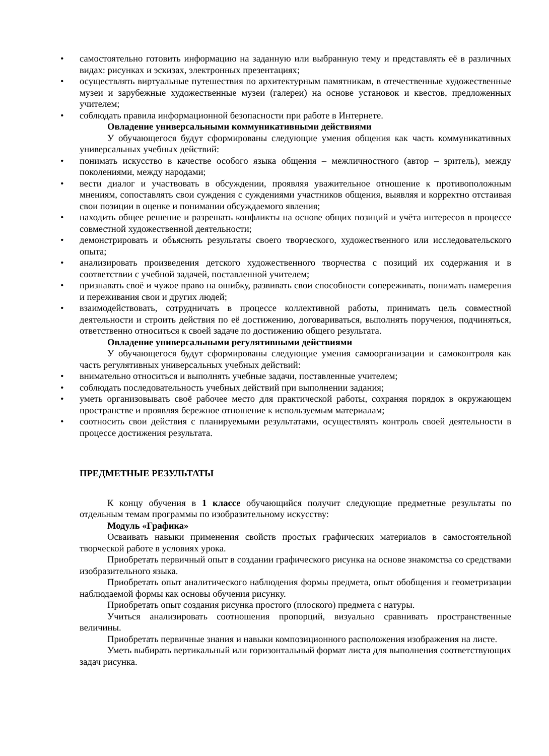• самостоятельно готовить информацию на заданную или выбранную тему и представлять её в различных видах: рисунках и эскизах, электронных презентациях;
• осуществлять виртуальные путешествия по архитектурным памятникам, в отечественные художественные музеи и зарубежные художественные музеи (галереи) на основе установок и квестов, предложенных учителем;
• соблюдать правила информационной безопасности при работе в Интернете.
Овладение универсальными коммуникативными действиями
У обучающегося будут сформированы следующие умения общения как часть коммуникативных универсальных учебных действий:
• понимать искусство в качестве особого языка общения – межличностного (автор – зритель), между поколениями, между народами;
• вести диалог и участвовать в обсуждении, проявляя уважительное отношение к противоположным мнениям, сопоставлять свои суждения с суждениями участников общения, выявляя и корректно отстаивая свои позиции в оценке и понимании обсуждаемого явления;
• находить общее решение и разрешать конфликты на основе общих позиций и учёта интересов в процессе совместной художественной деятельности;
• демонстрировать и объяснять результаты своего творческого, художественного или исследовательского опыта;
• анализировать произведения детского художественного творчества с позиций их содержания и в соответствии с учебной задачей, поставленной учителем;
• признавать своё и чужое право на ошибку, развивать свои способности сопереживать, понимать намерения и переживания свои и других людей;
• взаимодействовать, сотрудничать в процессе коллективной работы, принимать цель совместной деятельности и строить действия по её достижению, договариваться, выполнять поручения, подчиняться, ответственно относиться к своей задаче по достижению общего результата.
Овладение универсальными регулятивными действиями
У обучающегося будут сформированы следующие умения самоорганизации и самоконтроля как часть регулятивных универсальных учебных действий:
• внимательно относиться и выполнять учебные задачи, поставленные учителем;
• соблюдать последовательность учебных действий при выполнении задания;
• уметь организовывать своё рабочее место для практической работы, сохраняя порядок в окружающем пространстве и проявляя бережное отношение к используемым материалам;
• соотносить свои действия с планируемыми результатами, осуществлять контроль своей деятельности в процессе достижения результата.
ПРЕДМЕТНЫЕ РЕЗУЛЬТАТЫ
К концу обучения в 1 классе обучающийся получит следующие предметные результаты по отдельным темам программы по изобразительному искусству:
Модуль «Графика»
Осваивать навыки применения свойств простых графических материалов в самостоятельной творческой работе в условиях урока.
Приобретать первичный опыт в создании графического рисунка на основе знакомства со средствами изобразительного языка.
Приобретать опыт аналитического наблюдения формы предмета, опыт обобщения и геометризации наблюдаемой формы как основы обучения рисунку.
Приобретать опыт создания рисунка простого (плоского) предмета с натуры.
Учиться анализировать соотношения пропорций, визуально сравнивать пространственные величины.
Приобретать первичные знания и навыки композиционного расположения изображения на листе.
Уметь выбирать вертикальный или горизонтальный формат листа для выполнения соответствующих задач рисунка.